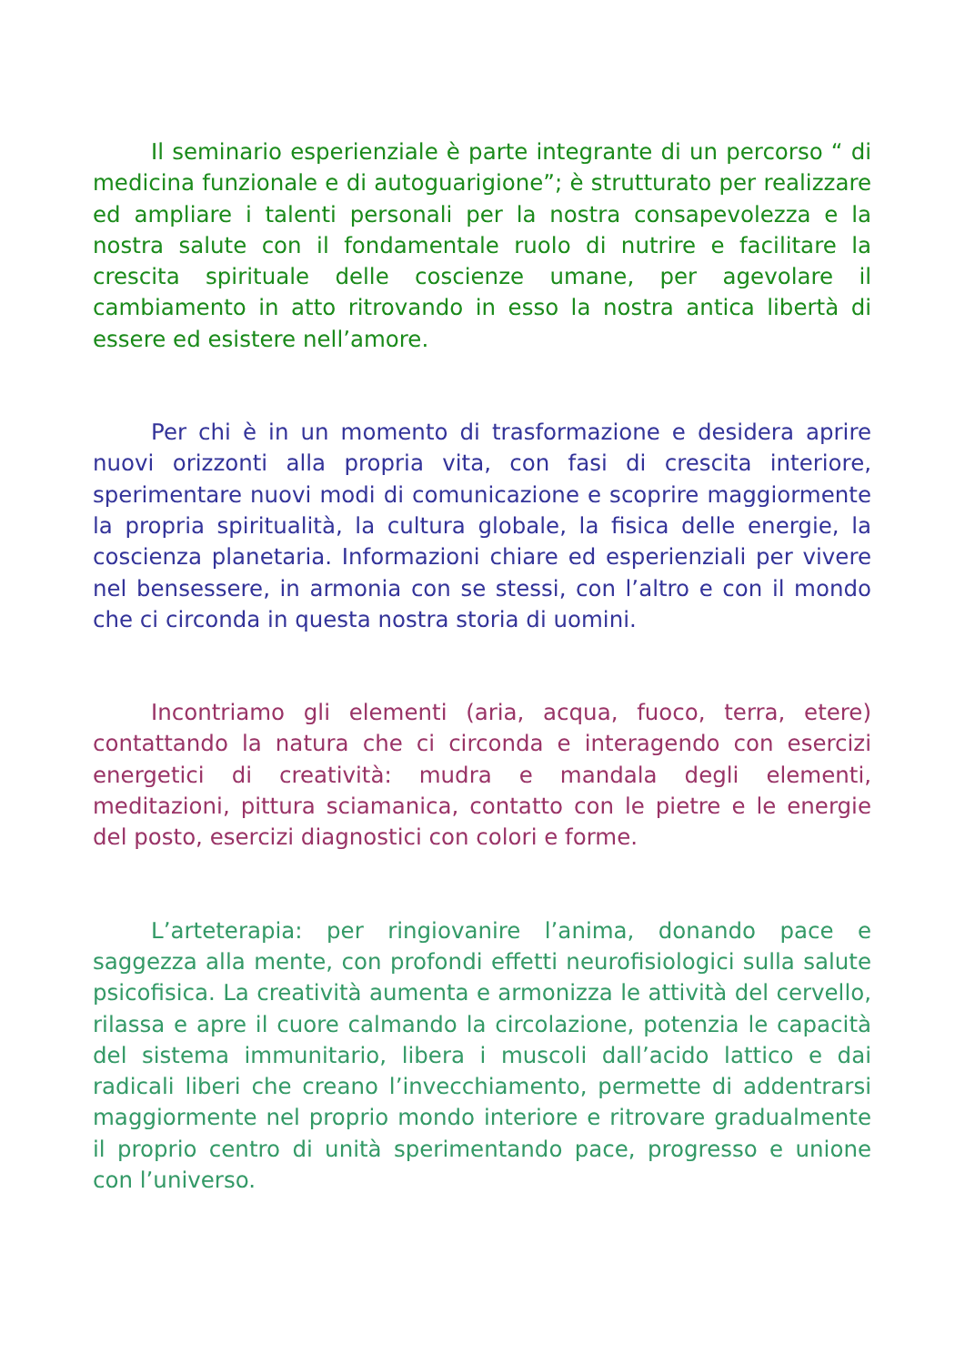Il seminario esperienziale è parte integrante di un percorso “ di medicina funzionale e di autoguarigione”; è strutturato per realizzare ed ampliare i talenti personali per la nostra consapevolezza e la nostra salute con il fondamentale ruolo di nutrire e facilitare la crescita spirituale delle coscienze umane, per agevolare il cambiamento in atto ritrovando in esso la nostra antica libertà di essere ed esistere nell’amore.
Per chi è in un momento di trasformazione e desidera aprire nuovi orizzonti alla propria vita, con fasi di crescita interiore, sperimentare nuovi modi di comunicazione e scoprire maggiormente la propria spiritualità, la cultura globale, la fisica delle energie, la coscienza planetaria. Informazioni chiare ed esperienziali per vivere nel bensessere, in armonia con se stessi, con l’altro e con il mondo che ci circonda in questa nostra storia di uomini.
Incontriamo gli elementi (aria, acqua, fuoco, terra, etere) contattando la natura che ci circonda e interagendo con esercizi energetici di creatività: mudra e mandala degli elementi, meditazioni, pittura sciamanica, contatto con le pietre e le energie del posto, esercizi diagnostici con colori e forme.
L’arteterapia: per ringiovanire l’anima, donando pace e saggezza alla mente, con profondi effetti neurofisiologici sulla salute psicofisica. La creatività aumenta e armonizza le attività del cervello, rilassa e apre il cuore calmando la circolazione, potenzia le capacità del sistema immunitario, libera i muscoli dall’acido lattico e dai radicali liberi che creano l’invecchiamento, permette di addentrarsi maggiormente nel proprio mondo interiore e ritrovare gradualmente il proprio centro di unità sperimentando pace, progresso e unione con l’universo.